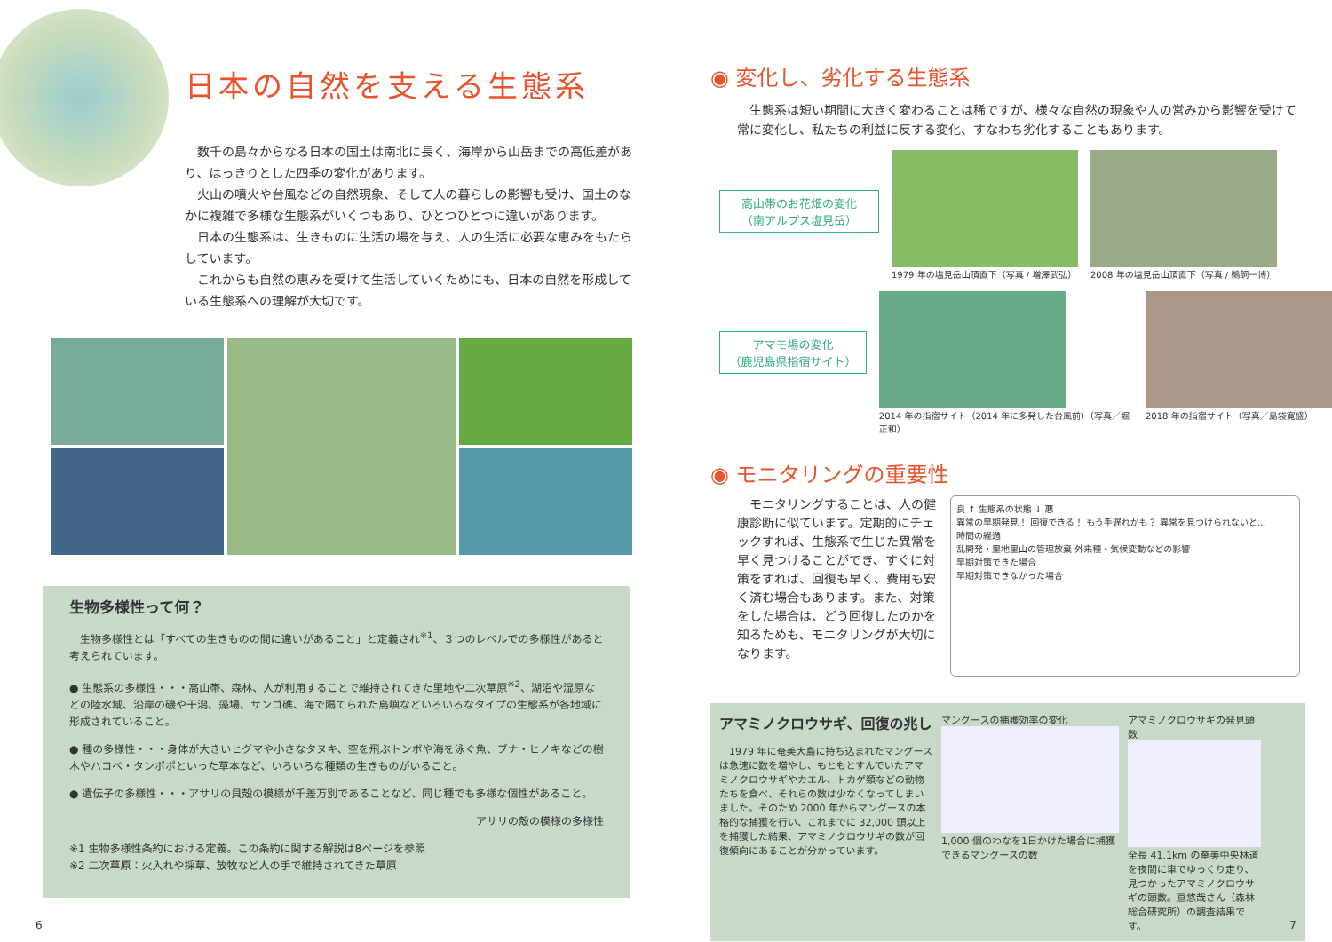日本の自然を支える生態系
　数千の島々からなる日本の国土は南北に長く、海岸から山岳までの高低差があり、はっきりとした四季の変化があります。
　火山の噴火や台風などの自然現象、そして人の暮らしの影響も受け、国土のなかに複雑で多様な生態系がいくつもあり、ひとつひとつに違いがあります。
　日本の生態系は、生きものに生活の場を与え、人の生活に必要な恵みをもたらしています。
　これからも自然の恵みを受けて生活していくためにも、日本の自然を形成している生態系への理解が大切です。
生物多様性って何？
　生物多様性とは「すべての生きものの間に違いがあること」と定義され<sup>※1</sup>、３つのレベルでの多様性があると考えられています。
● 生態系の多様性・・・高山帯、森林、人が利用することで維持されてきた里地や二次草原<sup>※2</sup>、湖沼や湿原などの陸水域、沿岸の磯や干潟、藻場、サンゴ礁、海で隔てられた島嶼などいろいろなタイプの生態系が各地域に形成されていること。
● 種の多様性・・・身体が大きいヒグマや小さなタヌキ、空を飛ぶトンボや海を泳ぐ魚、ブナ・ヒノキなどの樹木やハコベ・タンポポといった草本など、いろいろな種類の生きものがいること。
● 遺伝子の多様性・・・アサリの貝殻の模様が千差万別であることなど、同じ種でも多様な個性があること。
アサリの殻の模様の多様性
※1 生物多様性条約における定義。この条約に関する解説は8ページを参照
※2 二次草原：火入れや採草、放牧など人の手で維持されてきた草原
6
◉ 変化し、劣化する生態系
　生態系は短い期間に大きく変わることは稀ですが、様々な自然の現象や人の営みから影響を受けて常に変化し、私たちの利益に反する変化、すなわち劣化することもあります。
高山帯のお花畑の変化
（南アルプス塩見岳）
1979 年の塩見岳山頂直下（写真 / 増澤武弘）
2008 年の塩見岳山頂直下（写真 / 鵜飼一博）
アマモ場の変化
（鹿児島県指宿サイト）
2014 年の指宿サイト（2014 年に多発した台風前）（写真／堀正和）
2018 年の指宿サイト（写真／島袋寛盛）
◉ モニタリングの重要性
　モニタリングすることは、人の健康診断に似ています。定期的にチェックすれば、生態系で生じた異常を早く見つけることができ、すぐに対策をすれば、回復も早く、費用も安く済む場合もあります。また、対策をした場合は、どう回復したのかを知るためも、モニタリングが大切になります。
良 ↑ 生態系の状態 ↓ 悪
異常の早期発見！ 回復できる！ もう手遅れかも？ 異常を見つけられないと…
時間の経過
乱開発・里地里山の管理放棄 外来種・気候変動などの影響
早期対策できた場合
早期対策できなかった場合
アマミノクロウサギ、回復の兆し
　1979 年に奄美大島に持ち込まれたマングースは急速に数を増やし、もともとすんでいたアマミノクロウサギやカエル、トカゲ類などの動物たちを食べ、それらの数は少なくなってしまいました。そのため 2000 年からマングースの本格的な捕獲を行い、これまでに 32,000 頭以上を捕獲した結果、アマミノクロウサギの数が回復傾向にあることが分かっています。
マングースの捕獲効率の変化
1,000 個のわなを1日かけた場合に捕獲できるマングースの数
アマミノクロウサギの発見頭数
全長 41.1km の奄美中央林道を夜間に車でゆっくり走り、見つかったアマミノクロウサギの頭数。亘悠哉さん（森林総合研究所）の調査結果です。
7